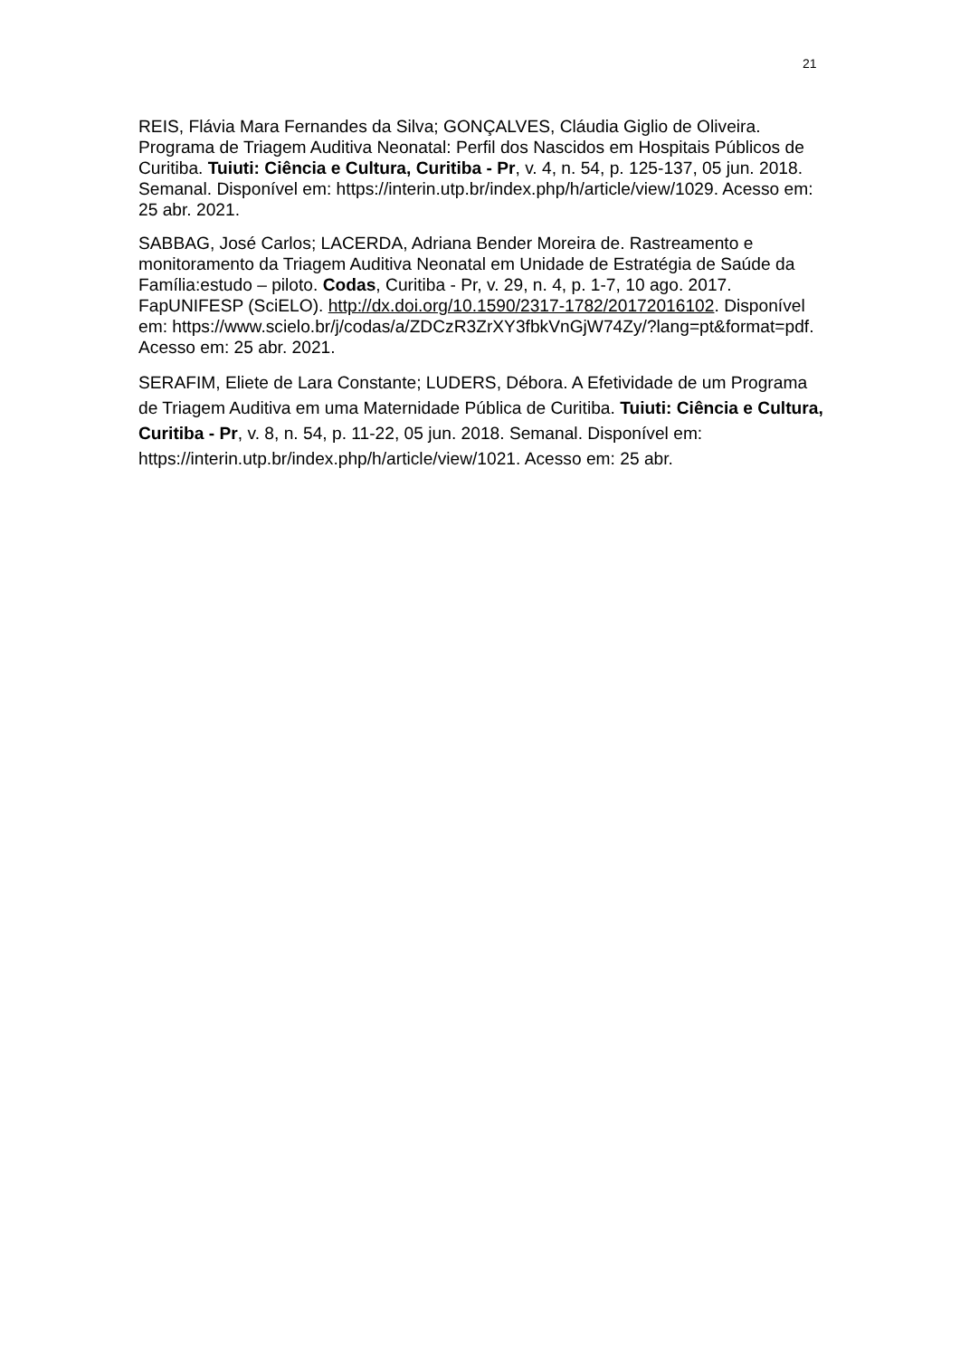21
REIS, Flávia Mara Fernandes da Silva; GONÇALVES, Cláudia Giglio de Oliveira. Programa de Triagem Auditiva Neonatal: Perfil dos Nascidos em Hospitais Públicos de Curitiba. Tuiuti: Ciência e Cultura, Curitiba - Pr, v. 4, n. 54, p. 125-137, 05 jun. 2018. Semanal. Disponível em: https://interin.utp.br/index.php/h/article/view/1029. Acesso em: 25 abr. 2021.
SABBAG, José Carlos; LACERDA, Adriana Bender Moreira de. Rastreamento e monitoramento da Triagem Auditiva Neonatal em Unidade de Estratégia de Saúde da Família:estudo – piloto. Codas, Curitiba - Pr, v. 29, n. 4, p. 1-7, 10 ago. 2017. FapUNIFESP (SciELO). http://dx.doi.org/10.1590/2317-1782/20172016102. Disponível em: https://www.scielo.br/j/codas/a/ZDCzR3ZrXY3fbkVnGjW74Zy/?lang=pt&format=pdf. Acesso em: 25 abr. 2021.
SERAFIM, Eliete de Lara Constante; LUDERS, Débora. A Efetividade de um Programa de Triagem Auditiva em uma Maternidade Pública de Curitiba. Tuiuti: Ciência e Cultura, Curitiba - Pr, v. 8, n. 54, p. 11-22, 05 jun. 2018. Semanal. Disponível em: https://interin.utp.br/index.php/h/article/view/1021. Acesso em: 25 abr.